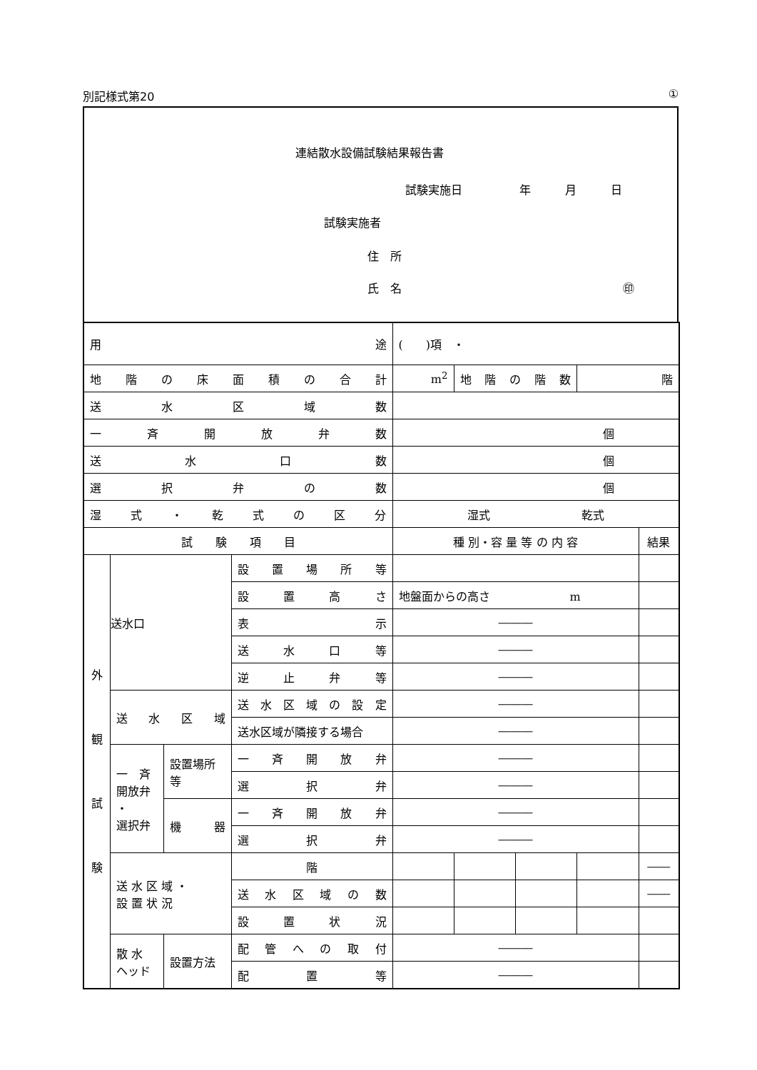別記様式第20 ①
連結散水設備試験結果報告書
試験実施日　　　　　年　　　月　　　日
試験実施者
住　所
氏　名 ㊞
| 用 途 | | | | ( )項 ・ | | | | |
| 地階の床面積の合計 | | | | m<sup>2</sup> | 地階の階数 | | 階 | |
| 送水区域数 | | | | | | | | |
| 一斉開放弁数 | | | | 個 | | | | |
| 送水口数 | | | | 個 | | | | |
| 選択弁の数 | | | | 個 | | | | |
| 湿式・乾式の区分 | | | | 湿式 乾式 | | | | |
| 試 験 項 目 | | | | 種 別・容 量 等 の 内 容 | | | | 結果 |
| 外 観 試 験 | 送水口 | | 設置場所等 | | | | | |
| | | | 設置高さ | 地盤面からの高さ m | | | | |
| | | | 表示 | ――― | | | | |
| | | | 送水口等 | ――― | | | | |
| | | | 逆止弁等 | ――― | | | | |
| | 送水区域 | | 送水区域の設定 | ――― | | | | |
| | | | 送水区域が隣接する場合 | ――― | | | | |
| | 一 斉 開放弁 ・ 選択弁 | 設置場所等 | 一斉開放弁 | ――― | | | | |
| | | | 選択弁 | ――― | | | | |
| | | 機器 | 一斉開放弁 | ――― | | | | |
| | | | 選択弁 | ――― | | | | |
| | 送 水 区 域 ・ 設 置 状 況 | | 階 | | | | | ―― |
| | | | 送水区域の数 | | | | | ―― |
| | | | 設置状況 | | | | | |
| | 散 水 ヘッド | 設置方法 | 配管への取付 | ――― | | | | |
| | | | 配置等 | ――― | | | | |